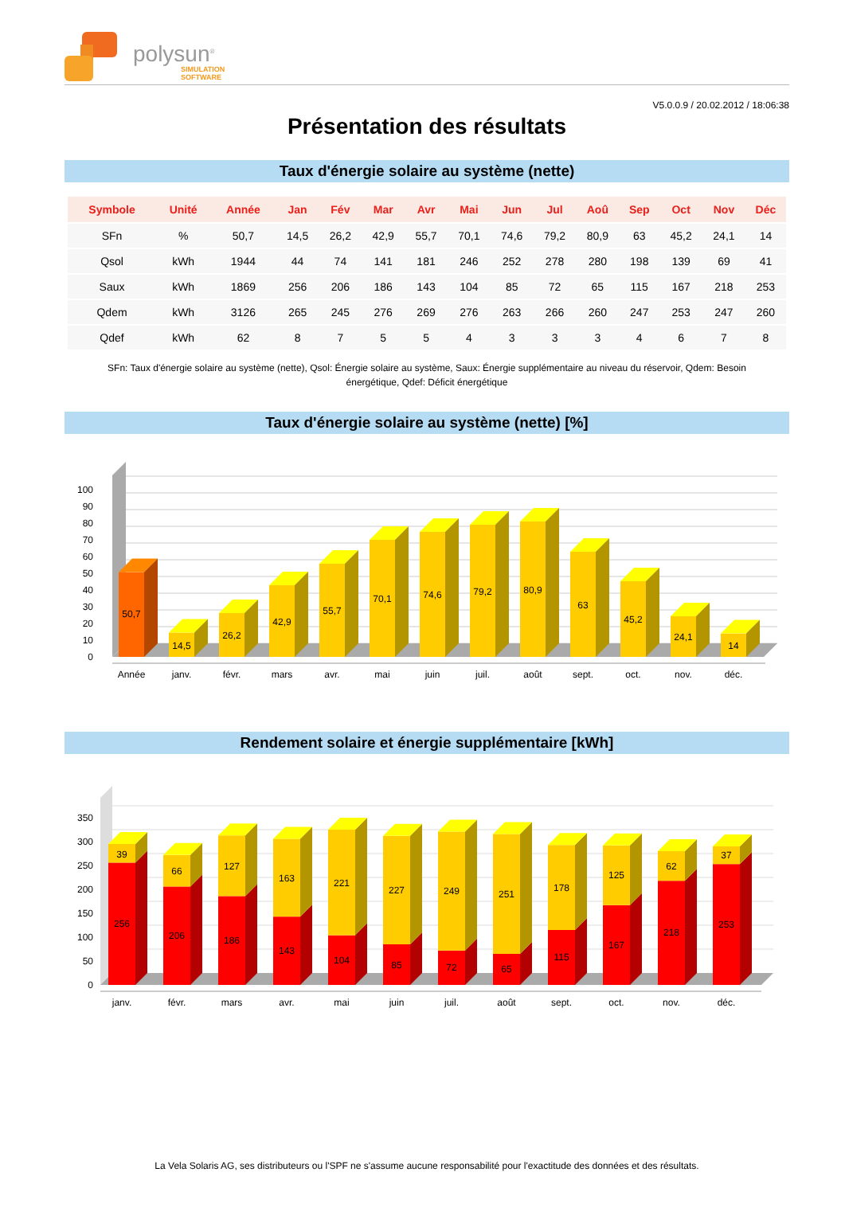polysun<sup>®</sup>
SIMULATION
SOFTWARE
V5.0.0.9 / 20.02.2012 / 18:06:38
Présentation des résultats
Taux d'énergie solaire au système (nette)
| Symbole | Unité | Année | Jan | Fév | Mar | Avr | Mai | Jun | Jul | Aoû | Sep | Oct | Nov | Déc |
| --- | --- | --- | --- | --- | --- | --- | --- | --- | --- | --- | --- | --- | --- | --- |
| SFn | % | 50,7 | 14,5 | 26,2 | 42,9 | 55,7 | 70,1 | 74,6 | 79,2 | 80,9 | 63 | 45,2 | 24,1 | 14 |
| Qsol | kWh | 1944 | 44 | 74 | 141 | 181 | 246 | 252 | 278 | 280 | 198 | 139 | 69 | 41 |
| Saux | kWh | 1869 | 256 | 206 | 186 | 143 | 104 | 85 | 72 | 65 | 115 | 167 | 218 | 253 |
| Qdem | kWh | 3126 | 265 | 245 | 276 | 269 | 276 | 263 | 266 | 260 | 247 | 253 | 247 | 260 |
| Qdef | kWh | 62 | 8 | 7 | 5 | 5 | 4 | 3 | 3 | 3 | 4 | 6 | 7 | 8 |
SFn: Taux d'énergie solaire au système (nette), Qsol: Énergie solaire au système, Saux: Énergie supplémentaire au niveau du réservoir, Qdem: Besoin énergétique, Qdef: Déficit énergétique
Taux d'énergie solaire au système (nette) [%]
0
10
20
30
40
50
60
70
80
90
100
50,7
14,5
26,2
42,9
55,7
70,1
74,6
79,2
80,9
63
45,2
24,1
14
Année
janv.
févr.
mars
avr.
mai
juin
juil.
août
sept.
oct.
nov.
déc.
Rendement solaire et énergie supplémentaire [kWh]
0
50
100
150
200
250
300
350
39
256
66
206
127
186
163
143
221
104
227
85
249
72
251
65
178
115
125
167
62
218
37
253
janv.
févr.
mars
avr.
mai
juin
juil.
août
sept.
oct.
nov.
déc.
La Vela Solaris AG, ses distributeurs ou l'SPF ne s'assume aucune responsabilité pour l'exactitude des données et des résultats.